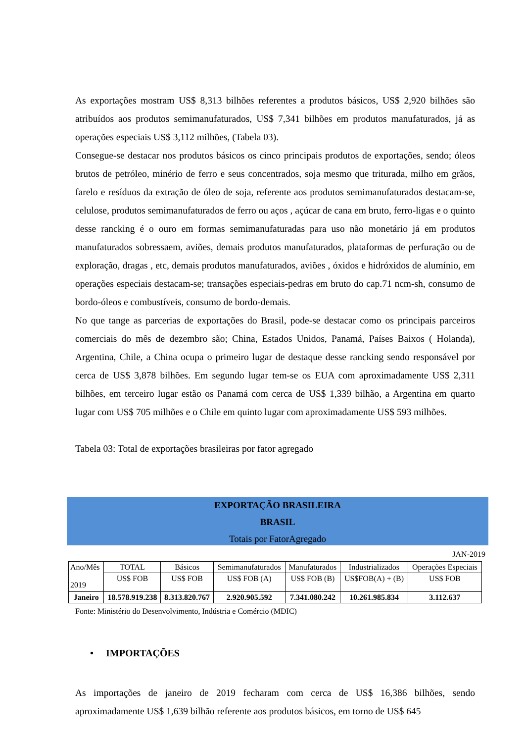As exportações mostram US$ 8,313 bilhões referentes a produtos básicos, US$ 2,920 bilhões são atribuídos aos produtos semimanufaturados, US$ 7,341 bilhões em produtos manufaturados, já as operações especiais US$ 3,112 milhões, (Tabela 03).
Consegue-se destacar nos produtos básicos os cinco principais produtos de exportações, sendo; óleos brutos de petróleo, minério de ferro e seus concentrados, soja mesmo que triturada, milho em grãos, farelo e resíduos da extração de óleo de soja, referente aos produtos semimanufaturados destacam-se, celulose, produtos semimanufaturados de ferro ou aços , açúcar de cana em bruto, ferro-ligas e o quinto desse rancking é o ouro em formas semimanufaturadas para uso não monetário já em produtos manufaturados sobressaem, aviões, demais produtos manufaturados, plataformas de perfuração ou de exploração, dragas , etc, demais produtos manufaturados, aviões , óxidos e hidróxidos de alumínio, em operações especiais destacam-se; transações especiais-pedras em bruto do cap.71 ncm-sh, consumo de bordo-óleos e combustíveis, consumo de bordo-demais.
No que tange as parcerias de exportações do Brasil, pode-se destacar como os principais parceiros comerciais do mês de dezembro são; China, Estados Unidos, Panamá, Países Baixos ( Holanda), Argentina, Chile, a China ocupa o primeiro lugar de destaque desse rancking sendo responsável por cerca de US$ 3,878 bilhões. Em segundo lugar tem-se os EUA com aproximadamente US$ 2,311 bilhões, em terceiro lugar estão os Panamá com cerca de US$ 1,339 bilhão, a Argentina em quarto lugar com US$ 705 milhões e o Chile em quinto lugar com aproximadamente US$ 593 milhões.
Tabela 03: Total de exportações brasileiras por fator agregado
EXPORTAÇÃO BRASILEIRA
BRASIL
Totais por FatorAgregado
JAN-2019
| Ano/Mês 2019 | TOTAL | Básicos | Semimanufaturados | Manufaturados | Industrializados | Operações Especiais |
| --- | --- | --- | --- | --- | --- | --- |
| | US$ FOB | US$ FOB | US$ FOB (A) | US$ FOB (B) | US$FOB(A) + (B) | US$ FOB |
| Janeiro | 18.578.919.238 | 8.313.820.767 | 2.920.905.592 | 7.341.080.242 | 10.261.985.834 | 3.112.637 |
Fonte: Ministério do Desenvolvimento, Indústria e Comércio (MDIC)
• IMPORTAÇÕES
As importações de janeiro de 2019 fecharam com cerca de US$ 16,386 bilhões, sendo aproximadamente US$ 1,639 bilhão referente aos produtos básicos, em torno de US$ 645